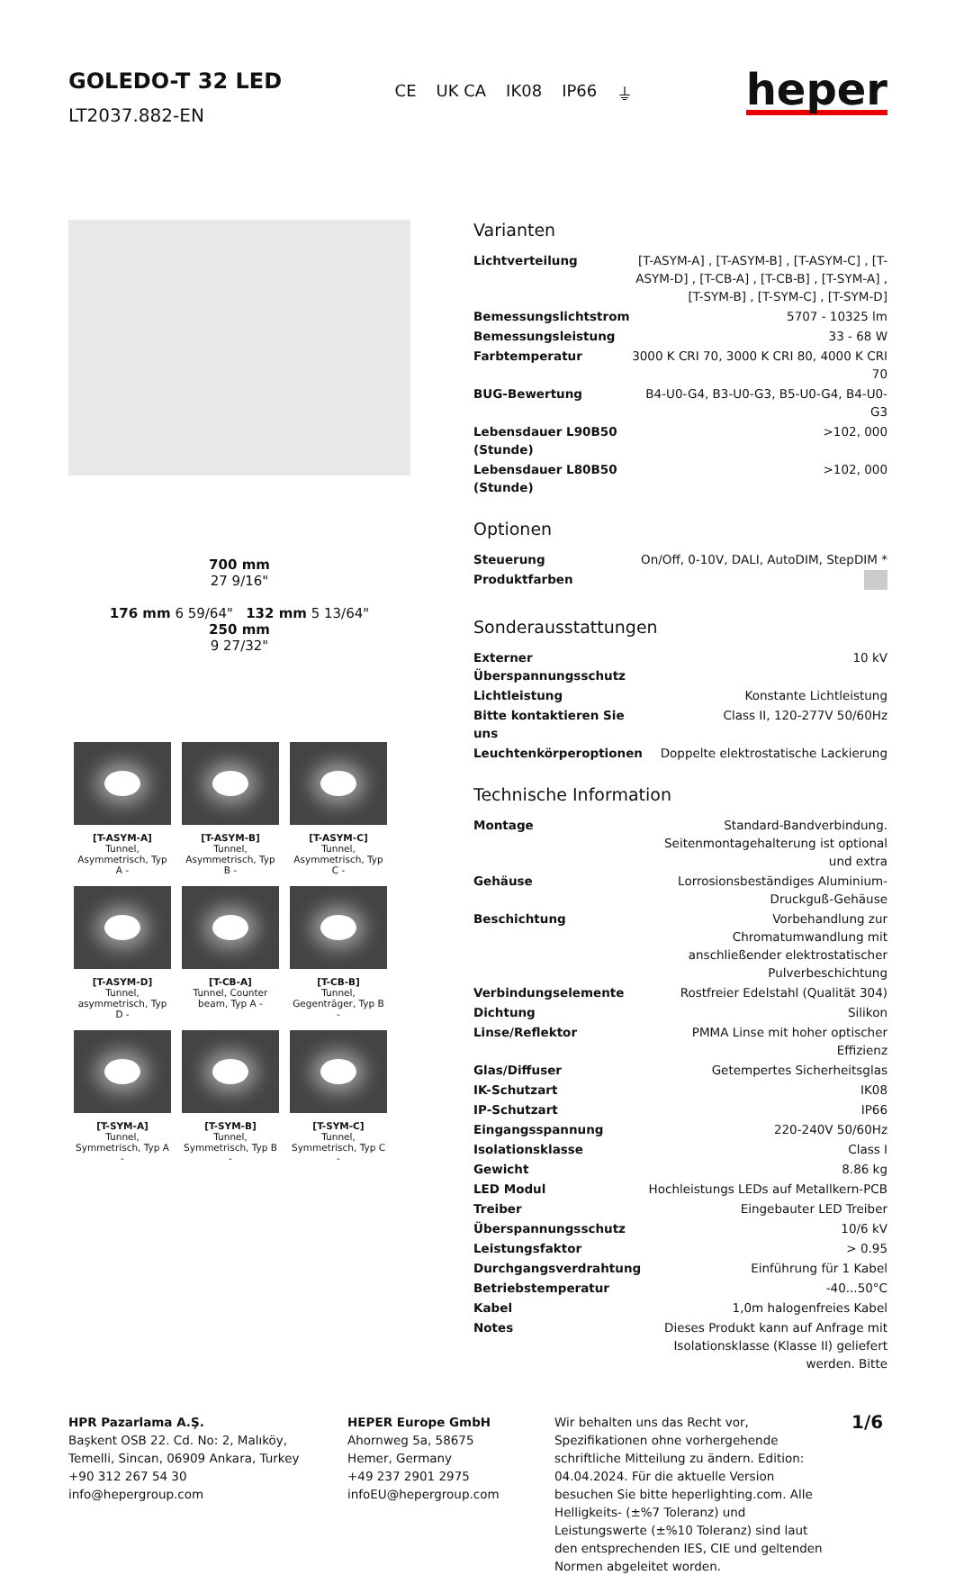GOLEDO-T 32 LED
LT2037.882-EN
CE UK CA IK08 IP66 ⏚
heper
700 mm
27 9/16"
176 mm 6 59/64" 132 mm 5 13/64"
250 mm
9 27/32"
[T-ASYM-A]
Tunnel, Asymmetrisch, Typ A -
[T-ASYM-B]
Tunnel, Asymmetrisch, Typ B -
[T-ASYM-C]
Tunnel, Asymmetrisch, Typ C -
[T-ASYM-D]
Tunnel, asymmetrisch, Typ D -
[T-CB-A]
Tunnel, Counter beam, Typ A -
[T-CB-B]
Tunnel, Gegenträger, Typ B -
[T-SYM-A]
Tunnel, Symmetrisch, Typ A -
[T-SYM-B]
Tunnel, Symmetrisch, Typ B -
[T-SYM-C]
Tunnel, Symmetrisch, Typ C -
Varianten
| Lichtverteilung | [T-ASYM-A] , [T-ASYM-B] , [T-ASYM-C] , [T-ASYM-D] , [T-CB-A] , [T-CB-B] , [T-SYM-A] , [T-SYM-B] , [T-SYM-C] , [T-SYM-D] |
| Bemessungslichtstrom | 5707 - 10325 lm |
| Bemessungsleistung | 33 - 68 W |
| Farbtemperatur | 3000 K CRI 70, 3000 K CRI 80, 4000 K CRI 70 |
| BUG-Bewertung | B4-U0-G4, B3-U0-G3, B5-U0-G4, B4-U0-G3 |
| Lebensdauer L90B50 (Stunde) | >102, 000 |
| Lebensdauer L80B50 (Stunde) | >102, 000 |
Optionen
| Steuerung | On/Off, 0-10V, DALI, AutoDIM, StepDIM * |
| Produktfarben | |
Sonderausstattungen
| Externer Überspannungsschutz | 10 kV |
| Lichtleistung | Konstante Lichtleistung |
| Bitte kontaktieren Sie uns | Class II, 120-277V 50/60Hz |
| Leuchtenkörperoptionen | Doppelte elektrostatische Lackierung |
Technische Information
| Montage | Standard-Bandverbindung. Seitenmontagehalterung ist optional und extra |
| Gehäuse | Lorrosionsbeständiges Aluminium-Druckguß-Gehäuse |
| Beschichtung | Vorbehandlung zur Chromatumwandlung mit anschließender elektrostatischer Pulverbeschichtung |
| Verbindungselemente | Rostfreier Edelstahl (Qualität 304) |
| Dichtung | Silikon |
| Linse/Reflektor | PMMA Linse mit hoher optischer Effizienz |
| Glas/Diffuser | Getempertes Sicherheitsglas |
| IK-Schutzart | IK08 |
| IP-Schutzart | IP66 |
| Eingangsspannung | 220-240V 50/60Hz |
| Isolationsklasse | Class I |
| Gewicht | 8.86 kg |
| LED Modul | Hochleistungs LEDs auf Metallkern-PCB |
| Treiber | Eingebauter LED Treiber |
| Überspannungsschutz | 10/6 kV |
| Leistungsfaktor | > 0.95 |
| Durchgangsverdrahtung | Einführung für 1 Kabel |
| Betriebstemperatur | -40...50°C |
| Kabel | 1,0m halogenfreies Kabel |
| Notes | Dieses Produkt kann auf Anfrage mit Isolationsklasse (Klasse II) geliefert werden. Bitte |
HPR Pazarlama A.Ş.
Başkent OSB 22. Cd. No: 2, Malıköy, Temelli, Sincan, 06909 Ankara, Turkey
+90 312 267 54 30
info@hepergroup.com
HEPER Europe GmbH
Ahornweg 5a, 58675
Hemer, Germany
+49 237 2901 2975
infoEU@hepergroup.com
Wir behalten uns das Recht vor, Spezifikationen ohne vorhergehende schriftliche Mitteilung zu ändern. Edition: 04.04.2024. Für die aktuelle Version besuchen Sie bitte heperlighting.com. Alle Helligkeits- (±%7 Toleranz) und Leistungswerte (±%10 Toleranz) sind laut den entsprechenden IES, CIE und geltenden Normen abgeleitet worden.
1/6